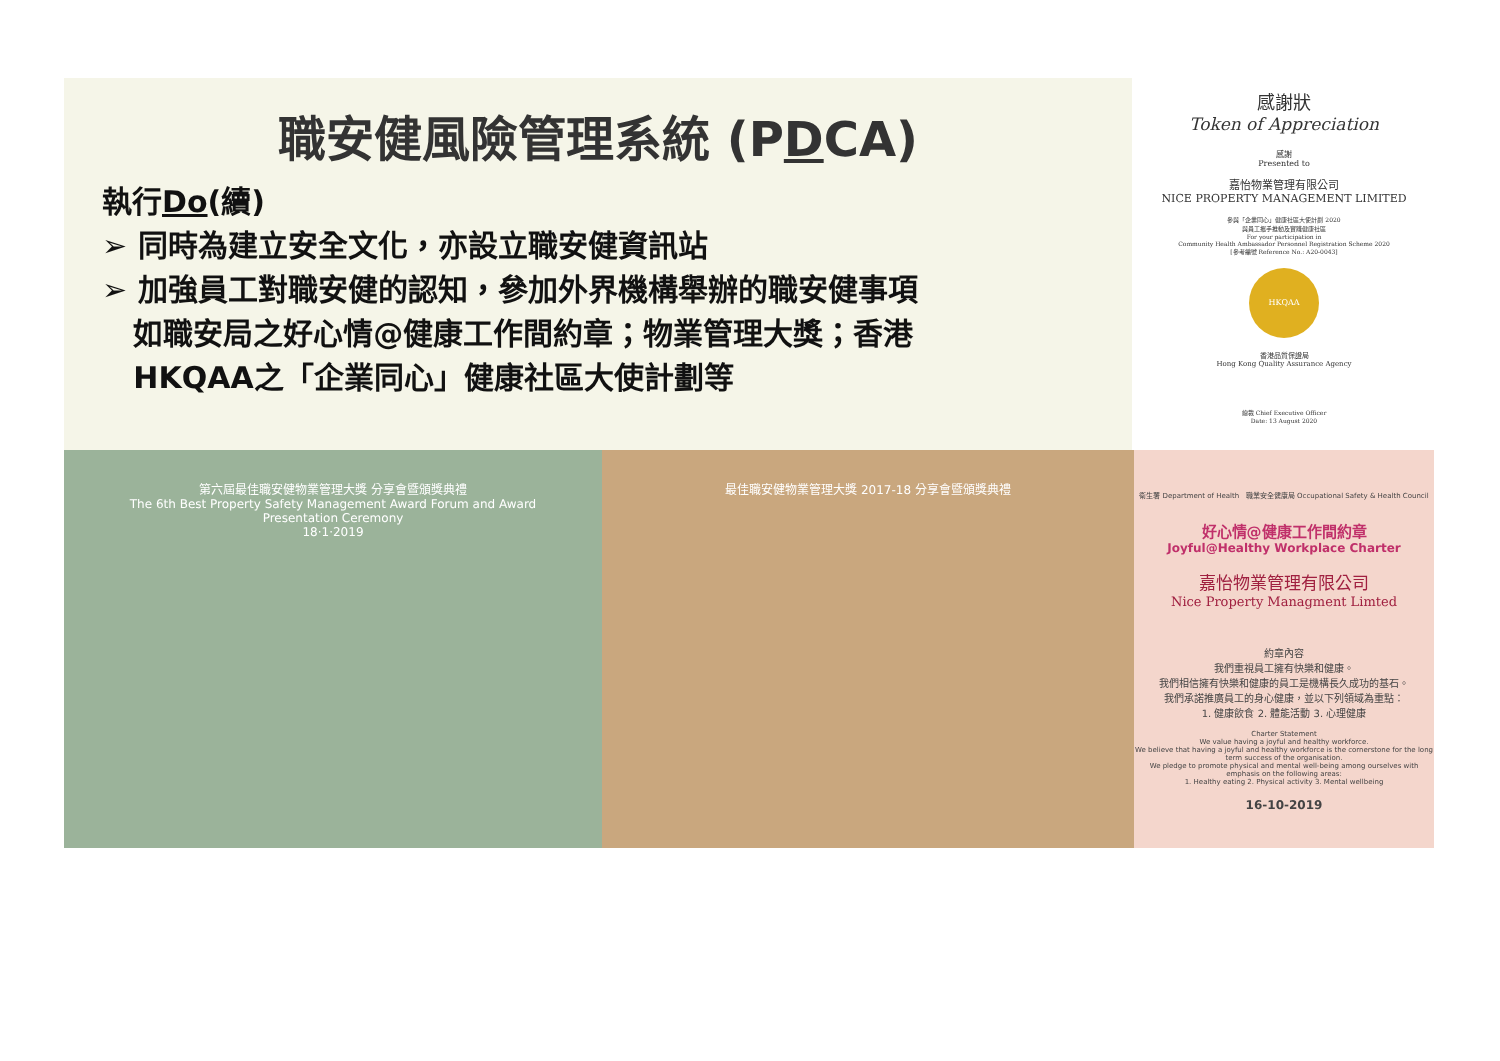職安健風險管理系統 (PDCA)
執行Do(續)
➢ 同時為建立安全文化，亦設立職安健資訊站
➢ 加強員工對職安健的認知，參加外界機構舉辦的職安健事項
如職安局之好心情@健康工作間約章；物業管理大獎；香港
HKQAA之「企業同心」健康社區大使計劃等
感謝狀
Token of Appreciation
感謝
Presented to
嘉怡物業管理有限公司
NICE PROPERTY MANAGEMENT LIMITED
參與「企業同心」健康社區大使計劃 2020
與員工攜手推動及實踐健康社區
For your participation in
Community Health Ambassador Personnel Registration Scheme 2020
[參考編號 Reference No.: A20-0043]
HKQAA
香港品質保證局
Hong Kong Quality Assurance Agency
總裁 Chief Executive Officer
Date: 13 August 2020
第六屆最佳職安健物業管理大獎 分享會暨頒獎典禮
The 6th Best Property Safety Management Award Forum and Award Presentation Ceremony
18·1·2019
最佳職安健物業管理大獎 2017-18 分享會暨頒獎典禮
衛生署 Department of Health 職業安全健康局 Occupational Safety & Health Council
好心情@健康工作間約章
Joyful@Healthy Workplace Charter
嘉怡物業管理有限公司
Nice Property Managment Limted
約章內容
我們重視員工擁有快樂和健康。
我們相信擁有快樂和健康的員工是機構長久成功的基石。
我們承諾推廣員工的身心健康，並以下列領域為重點：
1. 健康飲食 2. 體能活動 3. 心理健康
Charter Statement
We value having a joyful and healthy workforce.
We believe that having a joyful and healthy workforce is the cornerstone for the long term success of the organisation.
We pledge to promote physical and mental well-being among ourselves with emphasis on the following areas:
1. Healthy eating 2. Physical activity 3. Mental wellbeing
16-10-2019